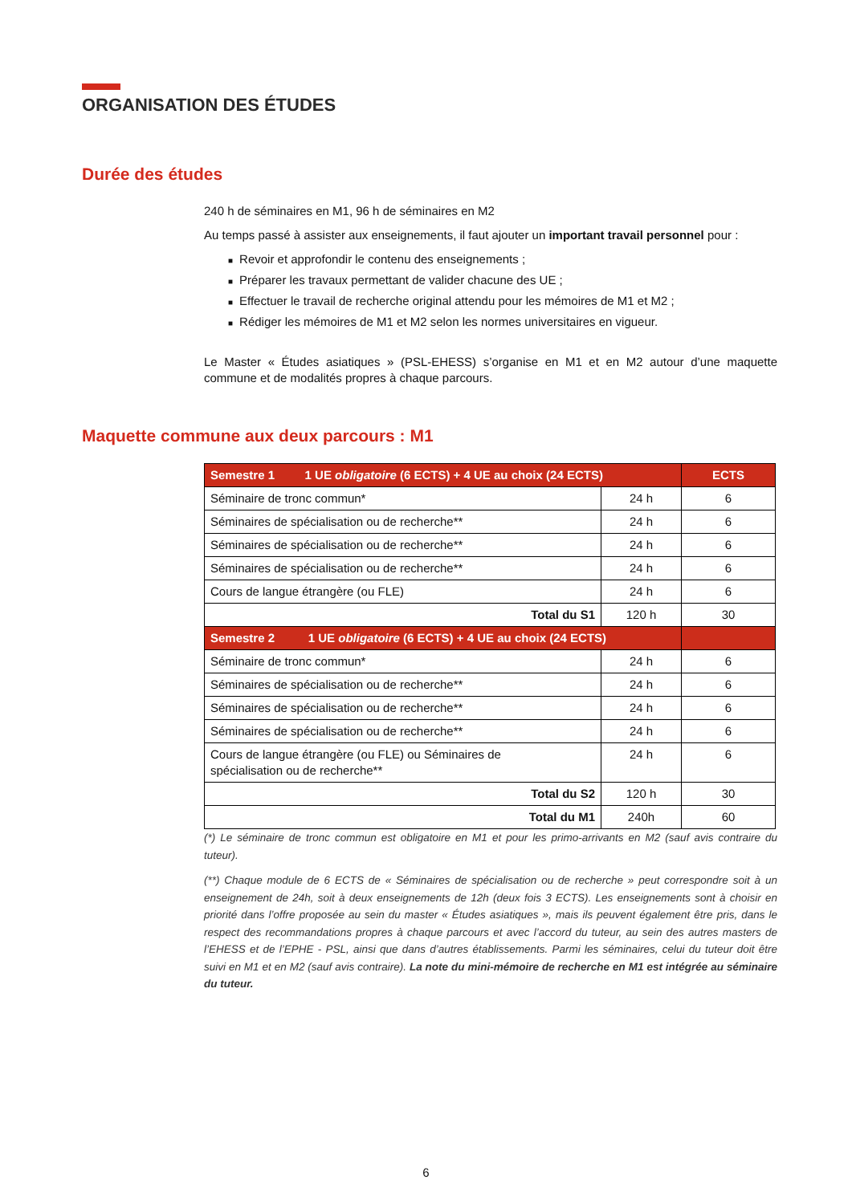ORGANISATION DES ÉTUDES
Durée des études
240 h de séminaires en M1, 96 h de séminaires en M2
Au temps passé à assister aux enseignements, il faut ajouter un important travail personnel pour :
■ Revoir et approfondir le contenu des enseignements ;
■ Préparer les travaux permettant de valider chacune des UE ;
■ Effectuer le travail de recherche original attendu pour les mémoires de M1 et M2 ;
■ Rédiger les mémoires de M1 et M2 selon les normes universitaires en vigueur.
Le Master « Études asiatiques » (PSL-EHESS) s’organise en M1 et en M2 autour d’une maquette commune et de modalités propres à chaque parcours.
Maquette commune aux deux parcours : M1
| Semestre 1 1 UE obligatoire (6 ECTS) + 4 UE au choix (24 ECTS) | | ECTS |
| --- | --- | --- |
| Séminaire de tronc commun* | 24 h | 6 |
| Séminaires de spécialisation ou de recherche** | 24 h | 6 |
| Séminaires de spécialisation ou de recherche** | 24 h | 6 |
| Séminaires de spécialisation ou de recherche** | 24 h | 6 |
| Cours de langue étrangère (ou FLE) | 24 h | 6 |
| Total du S1 | 120 h | 30 |
| Semestre 2 1 UE obligatoire (6 ECTS) + 4 UE au choix (24 ECTS) | | |
| Séminaire de tronc commun* | 24 h | 6 |
| Séminaires de spécialisation ou de recherche** | 24 h | 6 |
| Séminaires de spécialisation ou de recherche** | 24 h | 6 |
| Séminaires de spécialisation ou de recherche** | 24 h | 6 |
| Cours de langue étrangère (ou FLE) ou Séminaires de spécialisation ou de recherche** | 24 h | 6 |
| Total du S2 | 120 h | 30 |
| Total du M1 | 240h | 60 |
(*) Le séminaire de tronc commun est obligatoire en M1 et pour les primo-arrivants en M2 (sauf avis contraire du tuteur).
(**) Chaque module de 6 ECTS de « Séminaires de spécialisation ou de recherche » peut correspondre soit à un enseignement de 24h, soit à deux enseignements de 12h (deux fois 3 ECTS). Les enseignements sont à choisir en priorité dans l’offre proposée au sein du master « Études asiatiques », mais ils peuvent également être pris, dans le respect des recommandations propres à chaque parcours et avec l’accord du tuteur, au sein des autres masters de l’EHESS et de l’EPHE - PSL, ainsi que dans d’autres établissements. Parmi les séminaires, celui du tuteur doit être suivi en M1 et en M2 (sauf avis contraire). La note du mini-mémoire de recherche en M1 est intégrée au séminaire du tuteur.
6